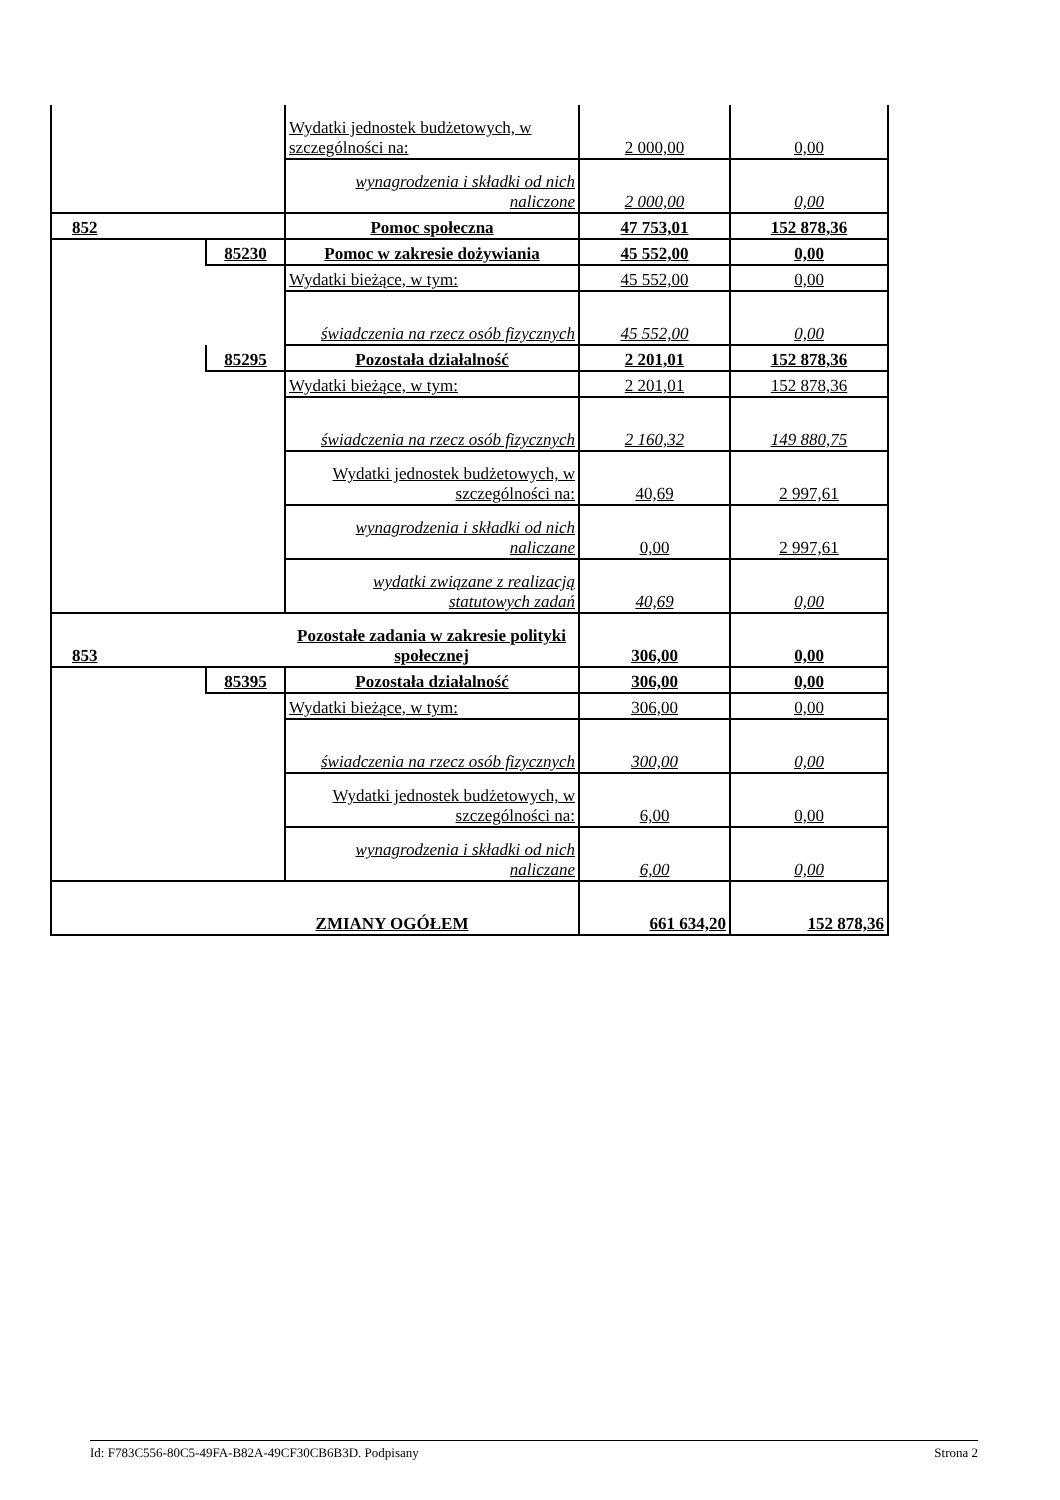| | | Wydatki jednostek budżetowych, w szczególności na: | 2 000,00 | 0,00 |
| | | wynagrodzenia i składki od nich naliczone | 2 000,00 | 0,00 |
| 852 | | Pomoc społeczna | 47 753,01 | 152 878,36 |
| | 85230 | Pomoc w zakresie dożywiania | 45 552,00 | 0,00 |
| | | Wydatki bieżące, w tym: | 45 552,00 | 0,00 |
| | | świadczenia na rzecz osób fizycznych | 45 552,00 | 0,00 |
| | 85295 | Pozostała działalność | 2 201,01 | 152 878,36 |
| | | Wydatki bieżące, w tym: | 2 201,01 | 152 878,36 |
| | | świadczenia na rzecz osób fizycznych | 2 160,32 | 149 880,75 |
| | | Wydatki jednostek budżetowych, w szczególności na: | 40,69 | 2 997,61 |
| | | wynagrodzenia i składki od nich naliczane | 0,00 | 2 997,61 |
| | | wydatki związane z realizacją statutowych zadań | 40,69 | 0,00 |
| 853 | | Pozostałe zadania w zakresie polityki społecznej | 306,00 | 0,00 |
| | 85395 | Pozostała działalność | 306,00 | 0,00 |
| | | Wydatki bieżące, w tym: | 306,00 | 0,00 |
| | | świadczenia na rzecz osób fizycznych | 300,00 | 0,00 |
| | | Wydatki jednostek budżetowych, w szczególności na: | 6,00 | 0,00 |
| | | wynagrodzenia i składki od nich naliczane | 6,00 | 0,00 |
| | ZMIANY OGÓŁEM | | 661 634,20 | 152 878,36 |
Id: F783C556-80C5-49FA-B82A-49CF30CB6B3D. Podpisany Strona 2